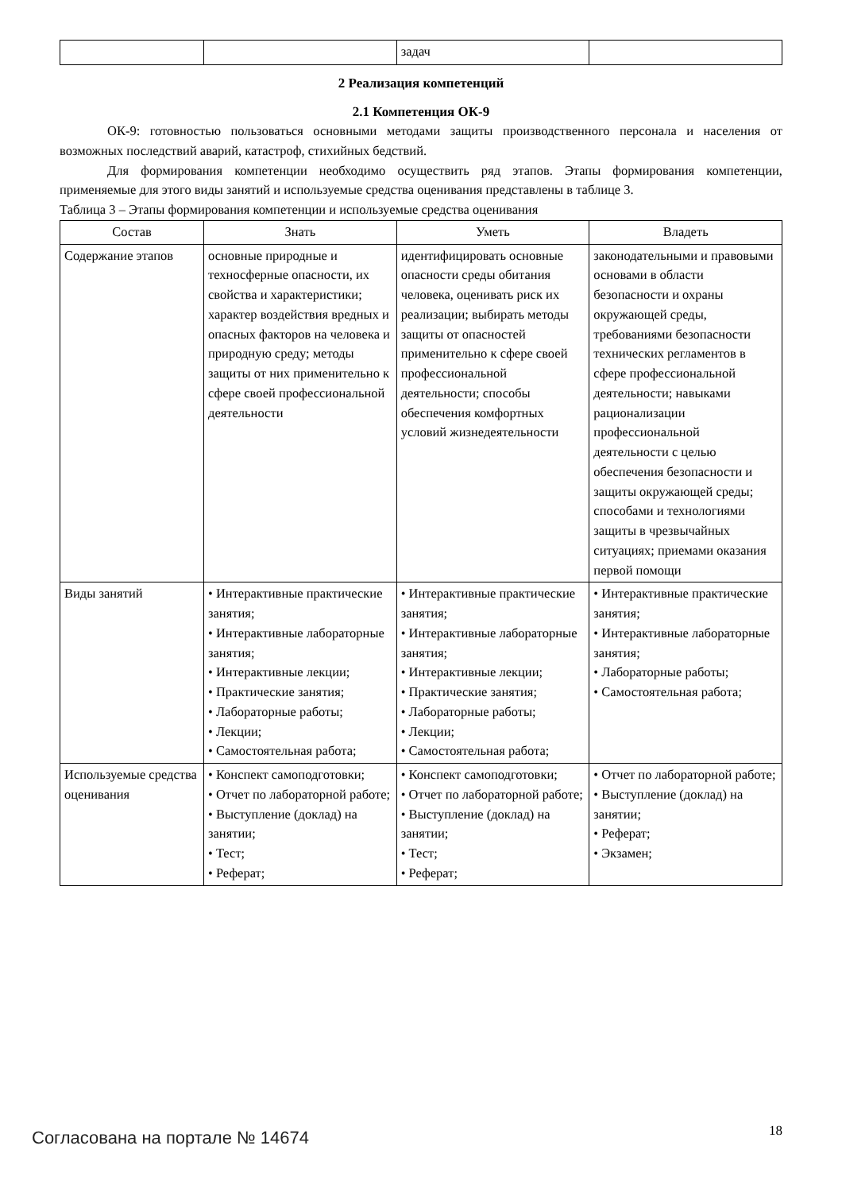| | | задач | |
2 Реализация компетенций
2.1 Компетенция ОК-9
ОК-9: готовностью пользоваться основными методами защиты производственного персонала и населения от возможных последствий аварий, катастроф, стихийных бедствий.
Для формирования компетенции необходимо осуществить ряд этапов. Этапы формирования компетенции, применяемые для этого виды занятий и используемые средства оценивания представлены в таблице 3.
Таблица 3 – Этапы формирования компетенции и используемые средства оценивания
| Состав | Знать | Уметь | Владеть |
| --- | --- | --- | --- |
| Содержание этапов | основные природные и техносферные опасности, их свойства и характеристики; характер воздействия вредных и опасных факторов на человека и природную среду; методы защиты от них применительно к сфере своей профессиональной деятельности | идентифицировать основные опасности среды обитания человека, оценивать риск их реализации; выбирать методы защиты от опасностей применительно к сфере своей профессиональной деятельности; способы обеспечения комфортных условий жизнедеятельности | законодательными и правовыми основами в области безопасности и охраны окружающей среды, требованиями безопасности технических регламентов в сфере профессиональной деятельности; навыками рационализации профессиональной деятельности с целью обеспечения безопасности и защиты окружающей среды; способами и технологиями защиты в чрезвычайных ситуациях; приемами оказания первой помощи |
| Виды занятий | • Интерактивные практические занятия; • Интерактивные лабораторные занятия; • Интерактивные лекции; • Практические занятия; • Лабораторные работы; • Лекции; • Самостоятельная работа; | • Интерактивные практические занятия; • Интерактивные лабораторные занятия; • Интерактивные лекции; • Практические занятия; • Лабораторные работы; • Лекции; • Самостоятельная работа; | • Интерактивные практические занятия; • Интерактивные лабораторные занятия; • Лабораторные работы; • Самостоятельная работа; |
| Используемые средства оценивания | • Конспект самоподготовки; • Отчет по лабораторной работе; • Выступление (доклад) на занятии; • Тест; • Реферат; | • Конспект самоподготовки; • Отчет по лабораторной работе; • Выступление (доклад) на занятии; • Тест; • Реферат; | • Отчет по лабораторной работе; • Выступление (доклад) на занятии; • Реферат; • Экзамен; |
Согласована на портале № 14674 18